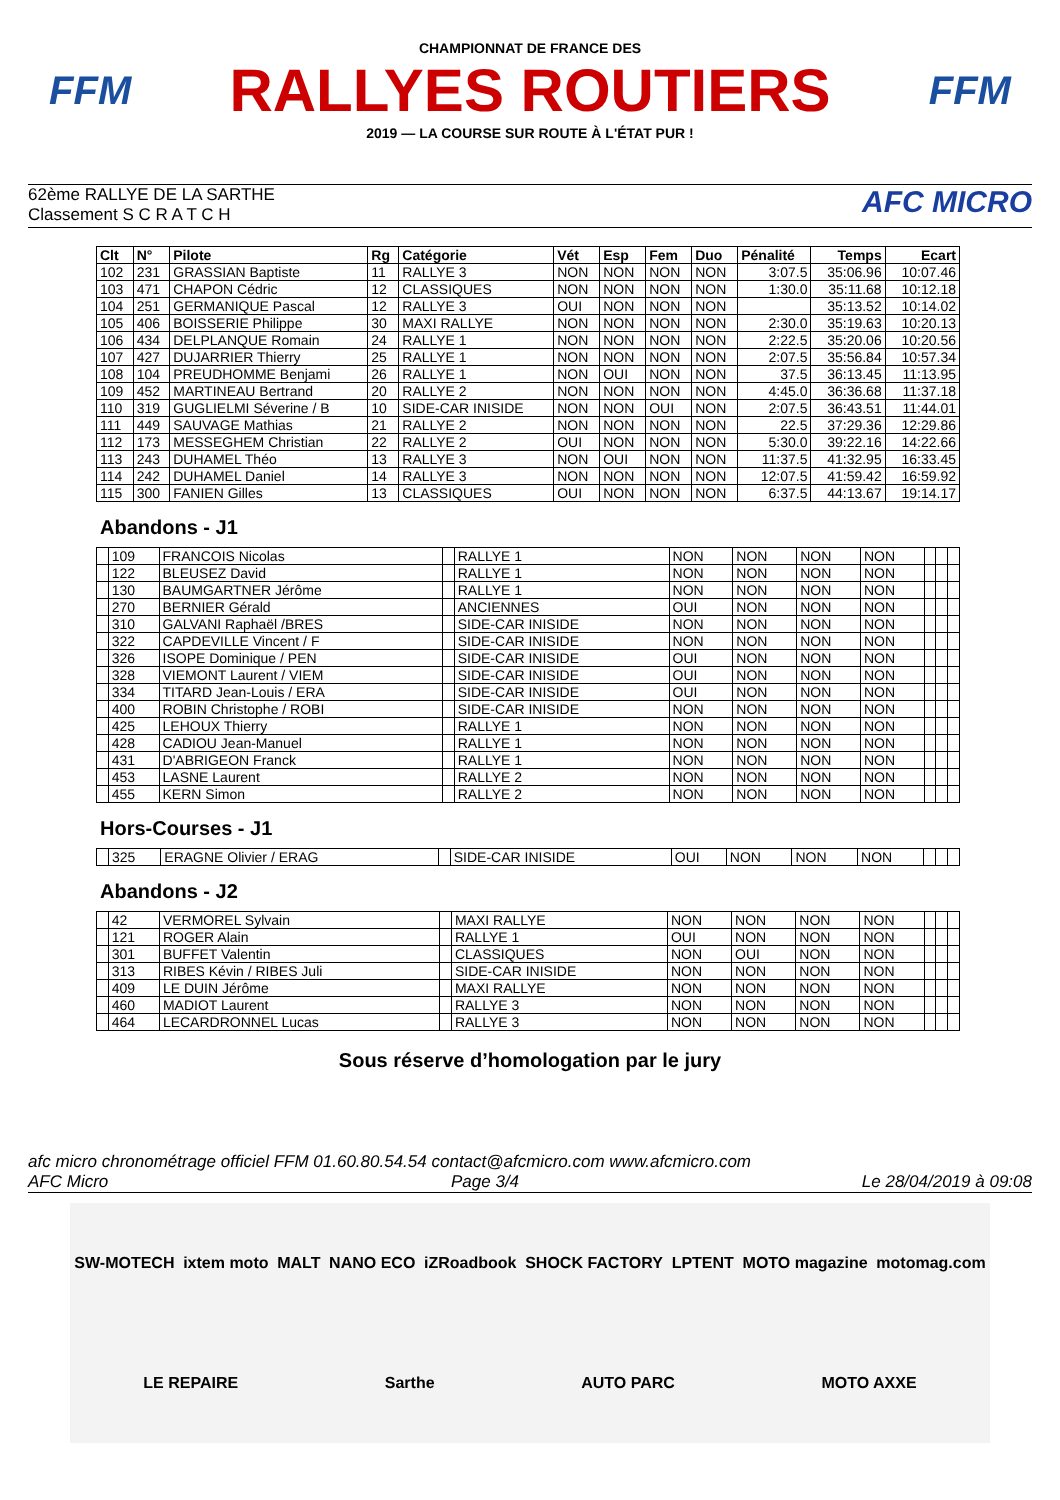FFM
CHAMPIONNAT DE FRANCE DES
RALLYES ROUTIERS
2019 — LA COURSE SUR ROUTE À L'ÉTAT PUR !
FFM
62ème RALLYE DE LA SARTHE
Classement S C R A T C H
AFC MICRO
| Clt | N° | Pilote | Rg | Catégorie | Vét | Esp | Fem | Duo | Pénalité | Temps | Ecart |
| --- | --- | --- | --- | --- | --- | --- | --- | --- | --- | --- | --- |
| 102 | 231 | GRASSIAN Baptiste | 11 | RALLYE 3 | NON | NON | NON | NON | 3:07.5 | 35:06.96 | 10:07.46 |
| 103 | 471 | CHAPON Cédric | 12 | CLASSIQUES | NON | NON | NON | NON | 1:30.0 | 35:11.68 | 10:12.18 |
| 104 | 251 | GERMANIQUE Pascal | 12 | RALLYE 3 | OUI | NON | NON | NON | | 35:13.52 | 10:14.02 |
| 105 | 406 | BOISSERIE Philippe | 30 | MAXI RALLYE | NON | NON | NON | NON | 2:30.0 | 35:19.63 | 10:20.13 |
| 106 | 434 | DELPLANQUE Romain | 24 | RALLYE 1 | NON | NON | NON | NON | 2:22.5 | 35:20.06 | 10:20.56 |
| 107 | 427 | DUJARRIER Thierry | 25 | RALLYE 1 | NON | NON | NON | NON | 2:07.5 | 35:56.84 | 10:57.34 |
| 108 | 104 | PREUDHOMME Benjami | 26 | RALLYE 1 | NON | OUI | NON | NON | 37.5 | 36:13.45 | 11:13.95 |
| 109 | 452 | MARTINEAU Bertrand | 20 | RALLYE 2 | NON | NON | NON | NON | 4:45.0 | 36:36.68 | 11:37.18 |
| 110 | 319 | GUGLIELMI Séverine / B | 10 | SIDE-CAR INISIDE | NON | NON | OUI | NON | 2:07.5 | 36:43.51 | 11:44.01 |
| 111 | 449 | SAUVAGE Mathias | 21 | RALLYE 2 | NON | NON | NON | NON | 22.5 | 37:29.36 | 12:29.86 |
| 112 | 173 | MESSEGHEM Christian | 22 | RALLYE 2 | OUI | NON | NON | NON | 5:30.0 | 39:22.16 | 14:22.66 |
| 113 | 243 | DUHAMEL Théo | 13 | RALLYE 3 | NON | OUI | NON | NON | 11:37.5 | 41:32.95 | 16:33.45 |
| 114 | 242 | DUHAMEL Daniel | 14 | RALLYE 3 | NON | NON | NON | NON | 12:07.5 | 41:59.42 | 16:59.92 |
| 115 | 300 | FANIEN Gilles | 13 | CLASSIQUES | OUI | NON | NON | NON | 6:37.5 | 44:13.67 | 19:14.17 |
Abandons - J1
| | 109 | FRANCOIS Nicolas | | RALLYE 1 | NON | NON | NON | NON | | | |
| | 122 | BLEUSEZ David | | RALLYE 1 | NON | NON | NON | NON | | | |
| | 130 | BAUMGARTNER Jérôme | | RALLYE 1 | NON | NON | NON | NON | | | |
| | 270 | BERNIER Gérald | | ANCIENNES | OUI | NON | NON | NON | | | |
| | 310 | GALVANI Raphaël /BRES | | SIDE-CAR INISIDE | NON | NON | NON | NON | | | |
| | 322 | CAPDEVILLE Vincent / F | | SIDE-CAR INISIDE | NON | NON | NON | NON | | | |
| | 326 | ISOPE Dominique / PEN | | SIDE-CAR INISIDE | OUI | NON | NON | NON | | | |
| | 328 | VIEMONT Laurent / VIEM | | SIDE-CAR INISIDE | OUI | NON | NON | NON | | | |
| | 334 | TITARD Jean-Louis / ERA | | SIDE-CAR INISIDE | OUI | NON | NON | NON | | | |
| | 400 | ROBIN Christophe / ROBI | | SIDE-CAR INISIDE | NON | NON | NON | NON | | | |
| | 425 | LEHOUX Thierry | | RALLYE 1 | NON | NON | NON | NON | | | |
| | 428 | CADIOU Jean-Manuel | | RALLYE 1 | NON | NON | NON | NON | | | |
| | 431 | D'ABRIGEON Franck | | RALLYE 1 | NON | NON | NON | NON | | | |
| | 453 | LASNE Laurent | | RALLYE 2 | NON | NON | NON | NON | | | |
| | 455 | KERN Simon | | RALLYE 2 | NON | NON | NON | NON | | | |
Hors-Courses - J1
| | 325 | ERAGNE Olivier / ERAG | | SIDE-CAR INISIDE | OUI | NON | NON | NON | | | |
Abandons - J2
| | 42 | VERMOREL Sylvain | | MAXI RALLYE | NON | NON | NON | NON | | | |
| | 121 | ROGER Alain | | RALLYE 1 | OUI | NON | NON | NON | | | |
| | 301 | BUFFET Valentin | | CLASSIQUES | NON | OUI | NON | NON | | | |
| | 313 | RIBES Kévin / RIBES Juli | | SIDE-CAR INISIDE | NON | NON | NON | NON | | | |
| | 409 | LE DUIN Jérôme | | MAXI RALLYE | NON | NON | NON | NON | | | |
| | 460 | MADIOT Laurent | | RALLYE 3 | NON | NON | NON | NON | | | |
| | 464 | LECARDRONNEL Lucas | | RALLYE 3 | NON | NON | NON | NON | | | |
Sous réserve d’homologation par le jury
afc micro chronométrage officiel FFM 01.60.80.54.54 contact@afcmicro.com www.afcmicro.com
AFC Micro Page 3/4 Le 28/04/2019 à 09:08
SW-MOTECH ixtem moto MALT NANO ECO iZRoadbook SHOCK FACTORY LPTENT MOTO magazine motomag.com LE REPAIRE Sarthe AUTO PARC MOTO AXXE